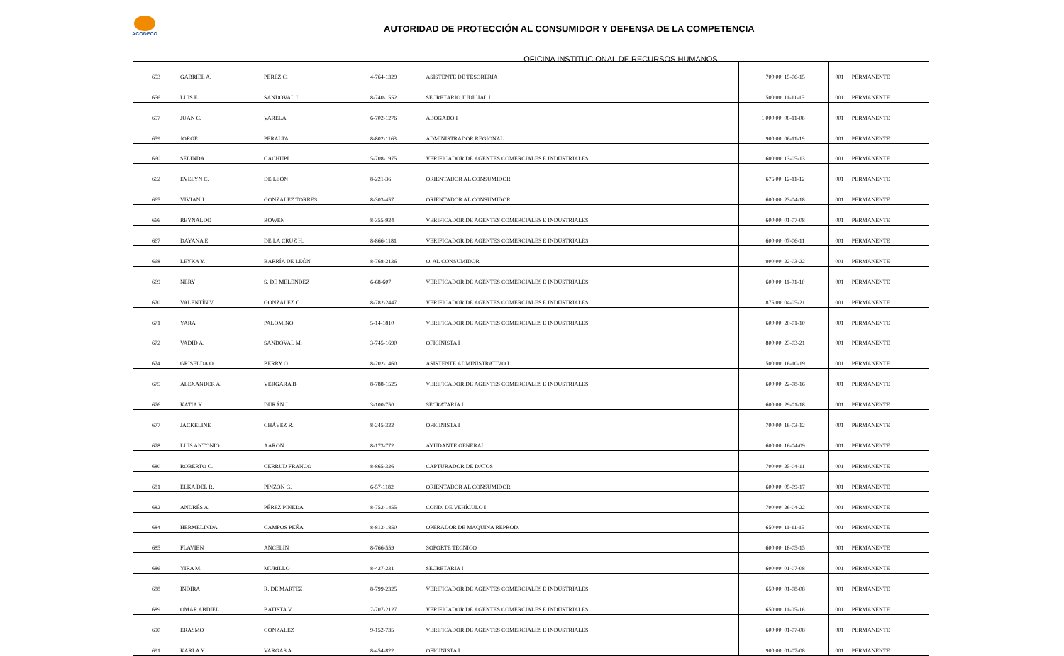ACODECO
AUTORIDAD DE PROTECCIÓN AL CONSUMIDOR Y DEFENSA DE LA COMPETENCIA
OFICINA INSTITUCIONAL DE RECURSOS HUMANOS
| 653 | GABRIEL A. | PÉREZ C. | 4-764-1329 | ASISTENTE DE TESORERIA | 700.00 | 15-06-15 | 001 | PERMANENTE |
| 656 | LUIS E. | SANDOVAL J. | 8-740-1552 | SECRETARIO JUDICIAL I | 1,500.00 | 11-11-15 | 001 | PERMANENTE |
| 657 | JUAN C. | VARELA | 6-702-1276 | ABOGADO I | 1,000.00 | 08-11-06 | 001 | PERMANENTE |
| 659 | JORGE | PERALTA | 8-802-1163 | ADMINISTRADOR REGIONAL | 900.00 | 06-11-19 | 001 | PERMANENTE |
| 660 | SELINDA | CACHUPI | 5-708-1975 | VERIFICADOR DE AGENTES COMERCIALES E INDUSTRIALES | 600.00 | 13-05-13 | 001 | PERMANENTE |
| 662 | EVELYN C. | DE LEÓN | 8-221-36 | ORIENTADOR AL CONSUMIDOR | 675.00 | 12-11-12 | 001 | PERMANENTE |
| 665 | VIVIAN J. | GONZÁLEZ TORRES | 8-303-457 | ORIENTADOR AL CONSUMIDOR | 600.00 | 23-04-18 | 001 | PERMANENTE |
| 666 | REYNALDO | BOWEN | 8-355-924 | VERIFICADOR DE AGENTES COMERCIALES E INDUSTRIALES | 600.00 | 01-07-08 | 001 | PERMANENTE |
| 667 | DAYANA E. | DE LA CRUZ H. | 8-866-1181 | VERIFICADOR DE AGENTES COMERCIALES E INDUSTRIALES | 600.00 | 07-06-11 | 001 | PERMANENTE |
| 668 | LEYKA Y. | BARRÍA DE LEÓN | 8-768-2136 | O. AL CONSUMIDOR | 900.00 | 22-03-22 | 001 | PERMANENTE |
| 669 | NERY | S. DE MELENDEZ | 6-68-607 | VERIFICADOR DE AGENTES COMERCIALES E INDUSTRIALES | 600.00 | 11-01-10 | 001 | PERMANENTE |
| 670 | VALENTÍN V. | GONZÁLEZ C. | 8-782-2447 | VERIFICADOR DE AGENTES COMERCIALES E INDUSTRIALES | 875.00 | 04-05-21 | 001 | PERMANENTE |
| 671 | YARA | PALOMINO | 5-14-1810 | VERIFICADOR DE AGENTES COMERCIALES E INDUSTRIALES | 600.00 | 20-01-10 | 001 | PERMANENTE |
| 672 | VADID A. | SANDOVAL M. | 3-745-1690 | OFICINISTA I | 800.00 | 23-03-21 | 001 | PERMANENTE |
| 674 | GRISELDA O. | BERRY O. | 8-202-1460 | ASISTENTE ADMINISTRATIVO I | 1,500.00 | 16-10-19 | 001 | PERMANENTE |
| 675 | ALEXANDER A. | VERGARA B. | 8-788-1525 | VERIFICADOR DE AGENTES COMERCIALES E INDUSTRIALES | 600.00 | 22-08-16 | 001 | PERMANENTE |
| 676 | KATIA Y. | DURÁN J. | 3-100-750 | SECRATARIA I | 600.00 | 29-01-18 | 001 | PERMANENTE |
| 677 | JACKELINE | CHÁVEZ R. | 8-245-322 | OFICINISTA I | 700.00 | 16-03-12 | 001 | PERMANENTE |
| 678 | LUIS ANTONIO | AARON | 8-173-772 | AYUDANTE GENERAL | 600.00 | 16-04-09 | 001 | PERMANENTE |
| 680 | ROBERTO C. | CERRUD FRANCO | 8-865-326 | CAPTURADOR DE DATOS | 700.00 | 25-04-11 | 001 | PERMANENTE |
| 681 | ELKA DEL R. | PINZÓN G. | 6-57-1182 | ORIENTADOR AL CONSUMIDOR | 600.00 | 05-09-17 | 001 | PERMANENTE |
| 682 | ANDRÉS A. | PÉREZ PINEDA | 8-752-1455 | COND. DE VEHÍCULO I | 700.00 | 26-04-22 | 001 | PERMANENTE |
| 684 | HERMELINDA | CAMPOS PEÑA | 8-813-1850 | OPERADOR DE MAQUINA REPROD. | 650.00 | 11-11-15 | 001 | PERMANENTE |
| 685 | FLAVIEN | ANCELIN | 8-766-559 | SOPORTE TÉCNICO | 600.00 | 18-05-15 | 001 | PERMANENTE |
| 686 | YIRA M. | MURILLO | 8-427-231 | SECRETARIA I | 600.00 | 01-07-08 | 001 | PERMANENTE |
| 688 | INDIRA | R. DE MARTEZ | 8-799-2325 | VERIFICADOR DE AGENTES COMERCIALES E INDUSTRIALES | 650.00 | 01-08-08 | 001 | PERMANENTE |
| 689 | OMAR ABDIEL | BATISTA V. | 7-707-2127 | VERIFICADOR DE AGENTES COMERCIALES E INDUSTRIALES | 650.00 | 11-05-16 | 001 | PERMANENTE |
| 690 | ERASMO | GONZÁLEZ | 9-152-735 | VERIFICADOR DE AGENTES COMERCIALES E INDUSTRIALES | 600.00 | 01-07-08 | 001 | PERMANENTE |
| 691 | KARLA Y. | VARGAS A. | 8-454-822 | OFICINISTA I | 900.00 | 01-07-08 | 001 | PERMANENTE |